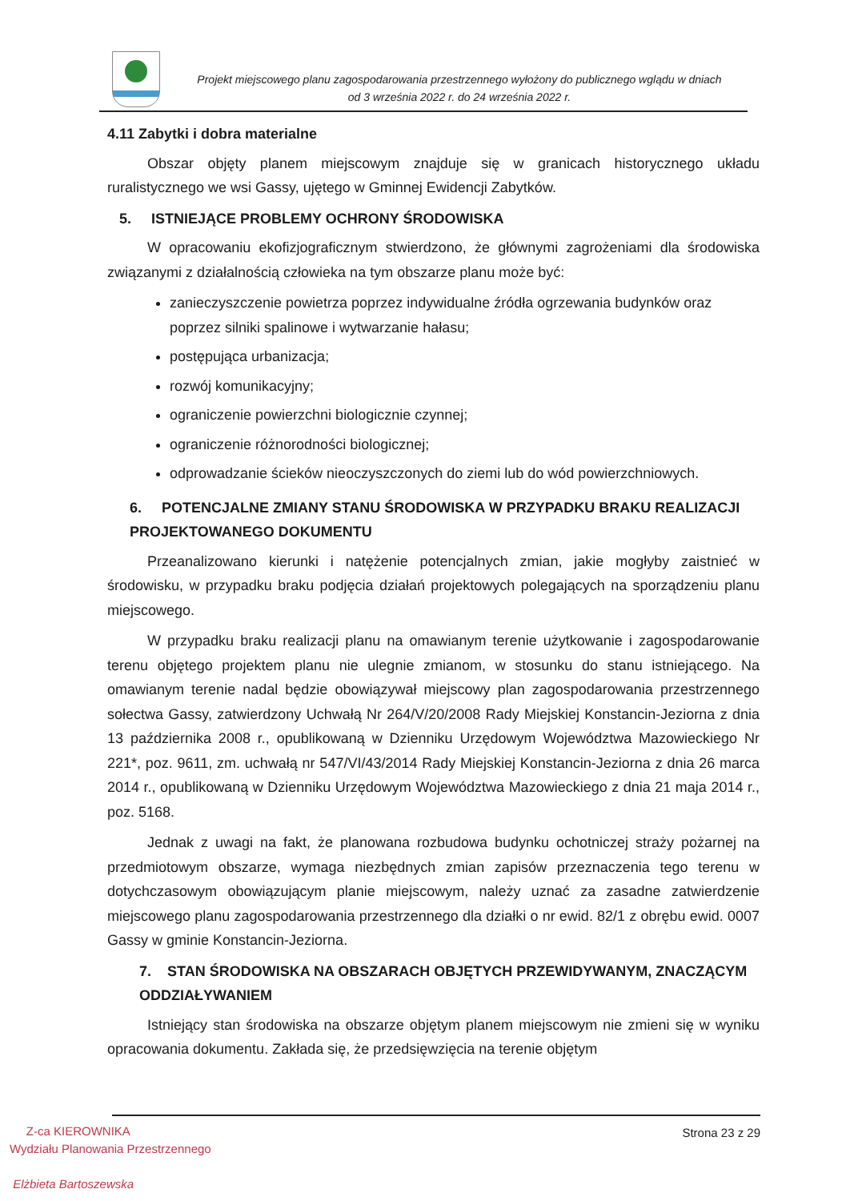Projekt miejscowego planu zagospodarowania przestrzennego wyłożony do publicznego wglądu w dniach
od 3 września 2022 r. do 24 września 2022 r.
4.11 Zabytki i dobra materialne
Obszar objęty planem miejscowym znajduje się w granicach historycznego układu ruralistycznego we wsi Gassy, ujętego w Gminnej Ewidencji Zabytków.
5. ISTNIEJĄCE PROBLEMY OCHRONY ŚRODOWISKA
W opracowaniu ekofizjograficznym stwierdzono, że głównymi zagrożeniami dla środowiska związanymi z działalnością człowieka na tym obszarze planu może być:
zanieczyszczenie powietrza poprzez indywidualne źródła ogrzewania budynków oraz poprzez silniki spalinowe i wytwarzanie hałasu;
postępująca urbanizacja;
rozwój komunikacyjny;
ograniczenie powierzchni biologicznie czynnej;
ograniczenie różnorodności biologicznej;
odprowadzanie ścieków nieoczyszczonych do ziemi lub do wód powierzchniowych.
6. POTENCJALNE ZMIANY STANU ŚRODOWISKA W PRZYPADKU BRAKU REALIZACJI PROJEKTOWANEGO DOKUMENTU
Przeanalizowano kierunki i natężenie potencjalnych zmian, jakie mogłyby zaistnieć w środowisku, w przypadku braku podjęcia działań projektowych polegających na sporządzeniu planu miejscowego.
W przypadku braku realizacji planu na omawianym terenie użytkowanie i zagospodarowanie terenu objętego projektem planu nie ulegnie zmianom, w stosunku do stanu istniejącego. Na omawianym terenie nadal będzie obowiązywał miejscowy plan zagospodarowania przestrzennego sołectwa Gassy, zatwierdzony Uchwałą Nr 264/V/20/2008 Rady Miejskiej Konstancin-Jeziorna z dnia 13 października 2008 r., opublikowaną w Dzienniku Urzędowym Województwa Mazowieckiego Nr 221*, poz. 9611, zm. uchwałą nr 547/VI/43/2014 Rady Miejskiej Konstancin-Jeziorna z dnia 26 marca 2014 r., opublikowaną w Dzienniku Urzędowym Województwa Mazowieckiego z dnia 21 maja 2014 r., poz. 5168.
Jednak z uwagi na fakt, że planowana rozbudowa budynku ochotniczej straży pożarnej na przedmiotowym obszarze, wymaga niezbędnych zmian zapisów przeznaczenia tego terenu w dotychczasowym obowiązującym planie miejscowym, należy uznać za zasadne zatwierdzenie miejscowego planu zagospodarowania przestrzennego dla działki o nr ewid. 82/1 z obrębu ewid. 0007 Gassy w gminie Konstancin-Jeziorna.
7. STAN ŚRODOWISKA NA OBSZARACH OBJĘTYCH PRZEWIDYWANYM, ZNACZĄCYM ODDZIAŁYWANIEM
Istniejący stan środowiska na obszarze objętym planem miejscowym nie zmieni się w wyniku opracowania dokumentu. Zakłada się, że przedsięwzięcia na terenie objętym
Strona 23 z 29
Z-ca KIEROWNIKA
Wydziału Planowania Przestrzennego
Elżbieta Bartoszewska